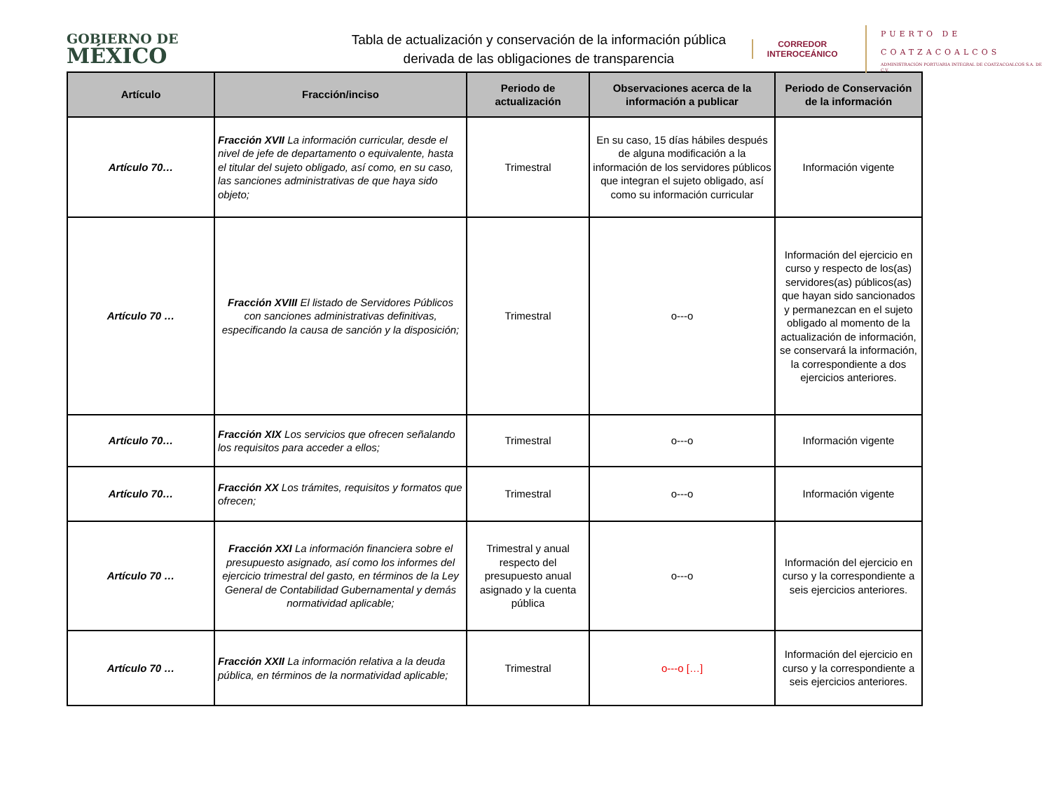GOBIERNO DE
MÉXICO
Tabla de actualización y conservación de la información pública derivada de las obligaciones de transparencia
CORREDOR
INTEROCEÁNICO
PUERTO DE
COATZACOALCOS
ADMINISTRACIÓN PORTUARIA INTEGRAL DE COATZACOALCOS S.A. DE C.V.
| Artículo | Fracción/inciso | Periodo de actualización | Observaciones acerca de la información a publicar | Periodo de Conservación de la información |
| --- | --- | --- | --- | --- |
| Artículo 70… | Fracción XVII La información curricular, desde el nivel de jefe de departamento o equivalente, hasta el titular del sujeto obligado, así como, en su caso, las sanciones administrativas de que haya sido objeto; | Trimestral | En su caso, 15 días hábiles después de alguna modificación a la información de los servidores públicos que integran el sujeto obligado, así como su información curricular | Información vigente |
| Artículo 70 … | Fracción XVIII El listado de Servidores Públicos con sanciones administrativas definitivas, especificando la causa de sanción y la disposición; | Trimestral | o---o | Información del ejercicio en curso y respecto de los(as) servidores(as) públicos(as) que hayan sido sancionados y permanezcan en el sujeto obligado al momento de la actualización de información, se conservará la información, la correspondiente a dos ejercicios anteriores. |
| Artículo 70… | Fracción XIX Los servicios que ofrecen señalando los requisitos para acceder a ellos; | Trimestral | o---o | Información vigente |
| Artículo 70… | Fracción XX Los trámites, requisitos y formatos que ofrecen; | Trimestral | o---o | Información vigente |
| Artículo 70 … | Fracción XXI La información financiera sobre el presupuesto asignado, así como los informes del ejercicio trimestral del gasto, en términos de la Ley General de Contabilidad Gubernamental y demás normatividad aplicable; | Trimestral y anual respecto del presupuesto anual asignado y la cuenta pública | o---o | Información del ejercicio en curso y la correspondiente a seis ejercicios anteriores. |
| Artículo 70 … | Fracción XXII La información relativa a la deuda pública, en términos de la normatividad aplicable; | Trimestral | o---o […] | Información del ejercicio en curso y la correspondiente a seis ejercicios anteriores. |